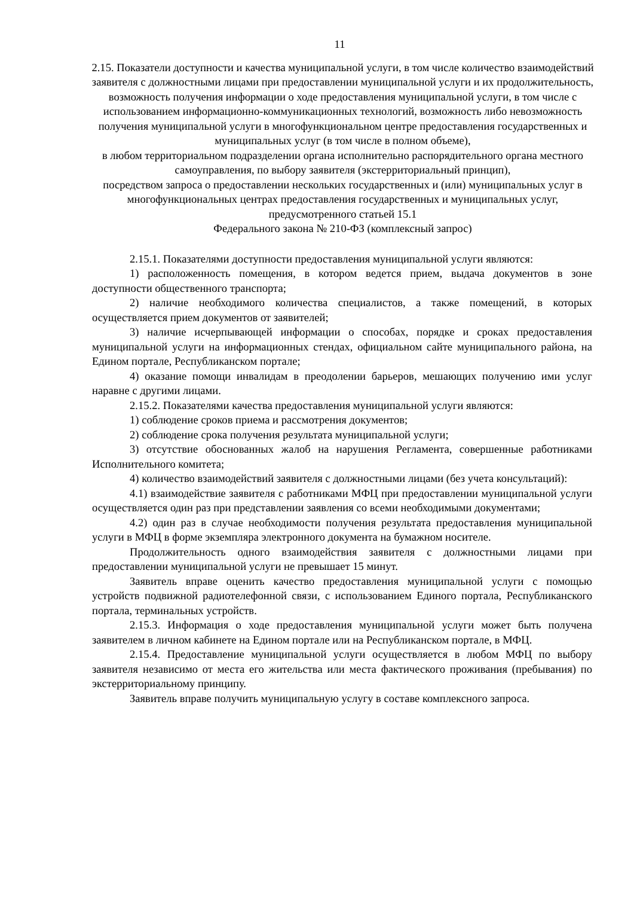11
2.15. Показатели доступности и качества муниципальной услуги, в том числе количество взаимодействий заявителя с должностными лицами при предоставлении муниципальной услуги и их продолжительность, возможность получения информации о ходе предоставления муниципальной услуги, в том числе с использованием информационно-коммуникационных технологий, возможность либо невозможность получения муниципальной услуги в многофункциональном центре предоставления государственных и муниципальных услуг (в том числе в полном объеме),
в любом территориальном подразделении органа исполнительно распорядительного органа местного самоуправления, по выбору заявителя (экстерриториальный принцип),
посредством запроса о предоставлении нескольких государственных и (или) муниципальных услуг в многофункциональных центрах предоставления государственных и муниципальных услуг, предусмотренного статьей 15.1
Федерального закона № 210-ФЗ (комплексный запрос)
2.15.1. Показателями доступности предоставления муниципальной услуги являются:
1) расположенность помещения, в котором ведется прием, выдача документов в зоне доступности общественного транспорта;
2) наличие необходимого количества специалистов, а также помещений, в которых осуществляется прием документов от заявителей;
3) наличие исчерпывающей информации о способах, порядке и сроках предоставления муниципальной услуги на информационных стендах, официальном сайте муниципального района, на Едином портале, Республиканском портале;
4) оказание помощи инвалидам в преодолении барьеров, мешающих получению ими услуг наравне с другими лицами.
2.15.2. Показателями качества предоставления муниципальной услуги являются:
1) соблюдение сроков приема и рассмотрения документов;
2) соблюдение срока получения результата муниципальной услуги;
3) отсутствие обоснованных жалоб на нарушения Регламента, совершенные работниками Исполнительного комитета;
4) количество взаимодействий заявителя с должностными лицами (без учета консультаций):
4.1) взаимодействие заявителя с работниками МФЦ при предоставлении муниципальной услуги осуществляется один раз при представлении заявления со всеми необходимыми документами;
4.2) один раз в случае необходимости получения результата предоставления муниципальной услуги в МФЦ в форме экземпляра электронного документа на бумажном носителе.
Продолжительность одного взаимодействия заявителя с должностными лицами при предоставлении муниципальной услуги не превышает 15 минут.
Заявитель вправе оценить качество предоставления муниципальной услуги с помощью устройств подвижной радиотелефонной связи, с использованием Единого портала, Республиканского портала, терминальных устройств.
2.15.3. Информация о ходе предоставления муниципальной услуги может быть получена заявителем в личном кабинете на Едином портале или на Республиканском портале, в МФЦ.
2.15.4. Предоставление муниципальной услуги осуществляется в любом МФЦ по выбору заявителя независимо от места его жительства или места фактического проживания (пребывания) по экстерриториальному принципу.
Заявитель вправе получить муниципальную услугу в составе комплексного запроса.